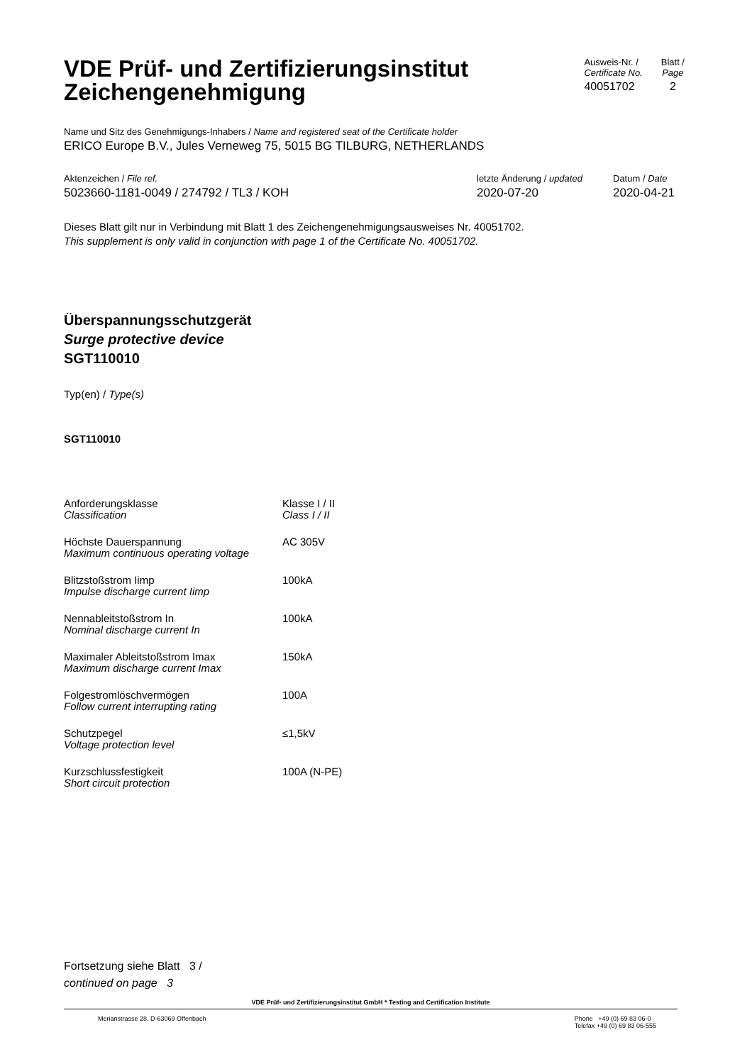VDE Prüf- und Zertifizierungsinstitut
Zeichengenehmigung
Ausweis-Nr. /
Certificate No.
40051702
Blatt /
Page
2
Name und Sitz des Genehmigungs-Inhabers / Name and registered seat of the Certificate holder
ERICO Europe B.V., Jules Verneweg 75, 5015 BG TILBURG, NETHERLANDS
Aktenzeichen / File ref.
5023660-1181-0049 / 274792 / TL3 / KOH
letzte Änderung / updated
2020-07-20
Datum / Date
2020-04-21
Dieses Blatt gilt nur in Verbindung mit Blatt 1 des Zeichengenehmigungsausweises Nr. 40051702.
This supplement is only valid in conjunction with page 1 of the Certificate No. 40051702.
Überspannungsschutzgerät
Surge protective device
SGT110010
Typ(en) / Type(s)
SGT110010
| Anforderungsklasse Classification | Klasse I / II Class I / II |
| Höchste Dauerspannung Maximum continuous operating voltage | AC 305V |
| Blitzstoßstrom Iimp Impulse discharge current Iimp | 100kA |
| Nennableitstoßstrom In Nominal discharge current In | 100kA |
| Maximaler Ableitstoßstrom Imax Maximum discharge current Imax | 150kA |
| Folgestromlöschvermögen Follow current interrupting rating | 100A |
| Schutzpegel Voltage protection level | ≤1,5kV |
| Kurzschlussfestigkeit Short circuit protection | 100A (N-PE) |
Fortsetzung siehe Blatt 3 /
continued on page 3
VDE Prüf- und Zertifizierungsinstitut GmbH * Testing and Certification Institute
Merianstrasse 28, D-63069 Offenbach
Phone +49 (0) 69 83 06-0
Telefax +49 (0) 69 83 06-555